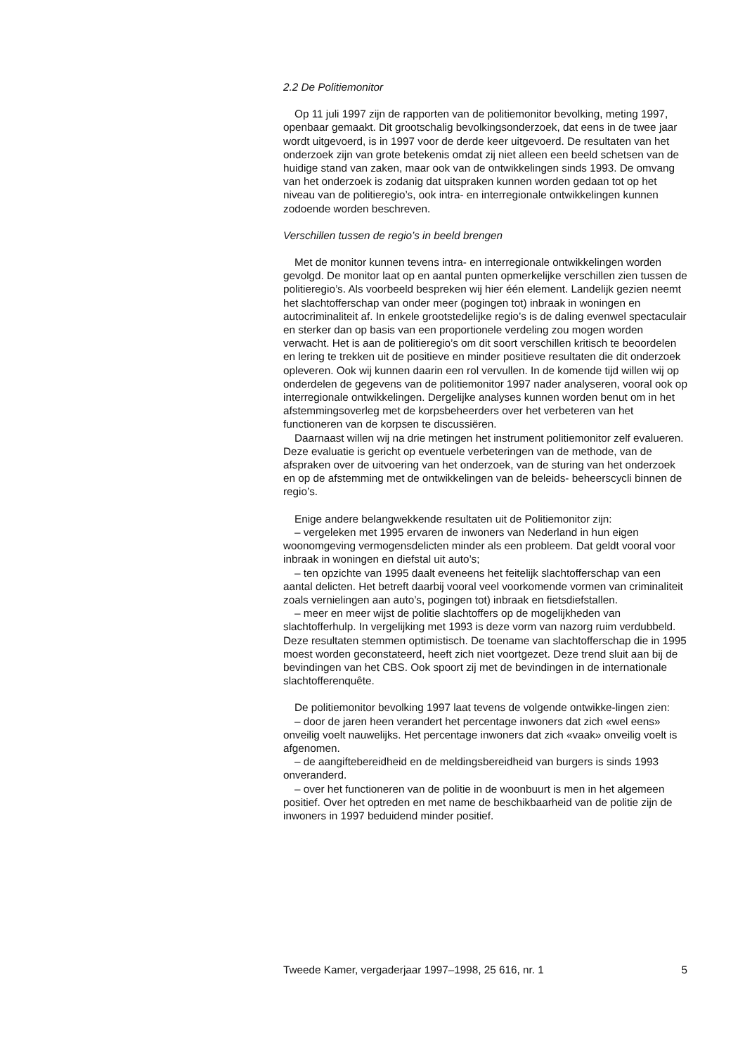2.2 De Politiemonitor
Op 11 juli 1997 zijn de rapporten van de politiemonitor bevolking, meting 1997, openbaar gemaakt. Dit grootschalig bevolkingsonderzoek, dat eens in de twee jaar wordt uitgevoerd, is in 1997 voor de derde keer uitgevoerd. De resultaten van het onderzoek zijn van grote betekenis omdat zij niet alleen een beeld schetsen van de huidige stand van zaken, maar ook van de ontwikkelingen sinds 1993. De omvang van het onderzoek is zodanig dat uitspraken kunnen worden gedaan tot op het niveau van de politieregio’s, ook intra- en interregionale ontwikkelingen kunnen zodoende worden beschreven.
Verschillen tussen de regio’s in beeld brengen
Met de monitor kunnen tevens intra- en interregionale ontwikkelingen worden gevolgd. De monitor laat op en aantal punten opmerkelijke verschillen zien tussen de politieregio’s. Als voorbeeld bespreken wij hier één element. Landelijk gezien neemt het slachtofferschap van onder meer (pogingen tot) inbraak in woningen en autocriminaliteit af. In enkele grootstedelijke regio’s is de daling evenwel spectaculair en sterker dan op basis van een proportionele verdeling zou mogen worden verwacht. Het is aan de politieregio’s om dit soort verschillen kritisch te beoordelen en lering te trekken uit de positieve en minder positieve resultaten die dit onderzoek opleveren. Ook wij kunnen daarin een rol vervullen. In de komende tijd willen wij op onderdelen de gegevens van de politiemonitor 1997 nader analyseren, vooral ook op interregionale ontwikkelingen. Dergelijke analyses kunnen worden benut om in het afstemmingsoverleg met de korpsbeheerders over het verbeteren van het functioneren van de korpsen te discussiëren.
Daarnaast willen wij na drie metingen het instrument politiemonitor zelf evalueren. Deze evaluatie is gericht op eventuele verbeteringen van de methode, van de afspraken over de uitvoering van het onderzoek, van de sturing van het onderzoek en op de afstemming met de ontwikkelingen van de beleids- beheerscycli binnen de regio’s.
Enige andere belangwekkende resultaten uit de Politiemonitor zijn:
– vergeleken met 1995 ervaren de inwoners van Nederland in hun eigen woonomgeving vermogensdelicten minder als een probleem. Dat geldt vooral voor inbraak in woningen en diefstal uit auto’s;
– ten opzichte van 1995 daalt eveneens het feitelijk slachtofferschap van een aantal delicten. Het betreft daarbij vooral veel voorkomende vormen van criminaliteit zoals vernielingen aan auto’s, pogingen tot) inbraak en fietsdiefstallen.
– meer en meer wijst de politie slachtoffers op de mogelijkheden van slachtofferhulp. In vergelijking met 1993 is deze vorm van nazorg ruim verdubbeld. Deze resultaten stemmen optimistisch. De toename van slachtofferschap die in 1995 moest worden geconstateerd, heeft zich niet voortgezet. Deze trend sluit aan bij de bevindingen van het CBS. Ook spoort zij met de bevindingen in de internationale slachtofferenquête.
De politiemonitor bevolking 1997 laat tevens de volgende ontwikke-lingen zien:
– door de jaren heen verandert het percentage inwoners dat zich «wel eens» onveilig voelt nauwelijks. Het percentage inwoners dat zich «vaak» onveilig voelt is afgenomen.
– de aangiftebereidheid en de meldingsbereidheid van burgers is sinds 1993 onveranderd.
– over het functioneren van de politie in de woonbuurt is men in het algemeen positief. Over het optreden en met name de beschikbaarheid van de politie zijn de inwoners in 1997 beduidend minder positief.
Tweede Kamer, vergaderjaar 1997–1998, 25 616, nr. 1 5